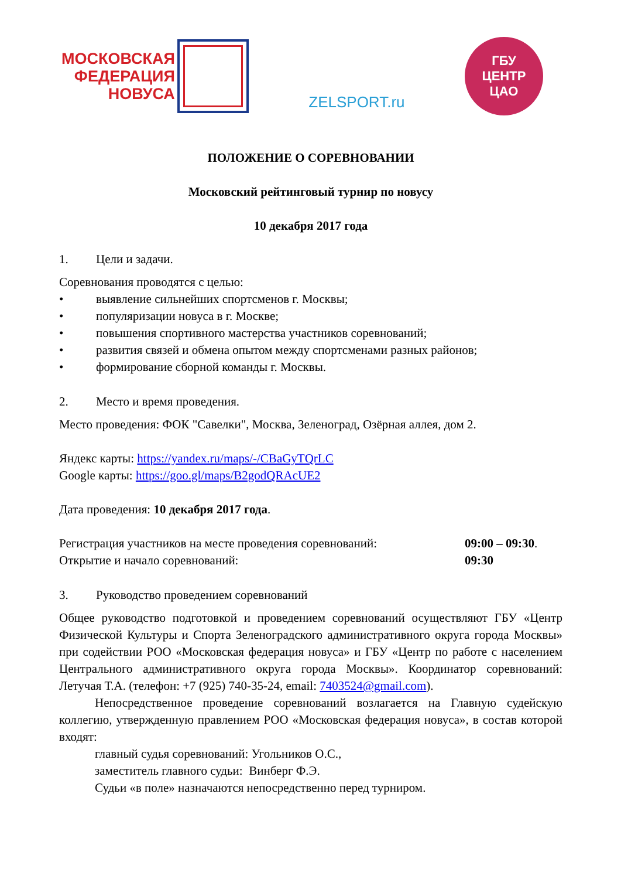МОСКОВСКАЯ
ФЕДЕРАЦИЯ
НОВУСА
ZELSPORT.ru
ГБУ
ЦЕНТР
ЦАО
ПОЛОЖЕНИЕ О СОРЕВНОВАНИИ
Московский рейтинговый турнир по новусу
10 декабря 2017 года
1. Цели и задачи.
Соревнования проводятся с целью:
• выявление сильнейших спортсменов г. Москвы;
• популяризации новуса в г. Москве;
• повышения спортивного мастерства участников соревнований;
• развития связей и обмена опытом между спортсменами разных районов;
• формирование сборной команды г. Москвы.
2. Место и время проведения.
Место проведения: ФОК "Савелки", Москва, Зеленоград, Озёрная аллея, дом 2.
Яндекс карты: https://yandex.ru/maps/-/CBaGyTQrLC
Google карты: https://goo.gl/maps/B2godQRAcUE2
Дата проведения: 10 декабря 2017 года.
Регистрация участников на месте проведения соревнований: 09:00 – 09:30.
Открытие и начало соревнований: 09:30
3. Руководство проведением соревнований
Общее руководство подготовкой и проведением соревнований осуществляют ГБУ «Центр Физической Культуры и Спорта Зеленоградского административного округа города Москвы» при содействии РОО «Московская федерация новуса» и ГБУ «Центр по работе с населением Центрального административного округа города Москвы». Координатор соревнований: Летучая Т.А. (телефон: +7 (925) 740-35-24, email: 7403524@gmail.com).
Непосредственное проведение соревнований возлагается на Главную судейскую коллегию, утвержденную правлением РОО «Московская федерация новуса», в состав которой входят:
главный судья соревнований: Угольников О.С.,
заместитель главного судьи: Винберг Ф.Э.
Судьи «в поле» назначаются непосредственно перед турниром.